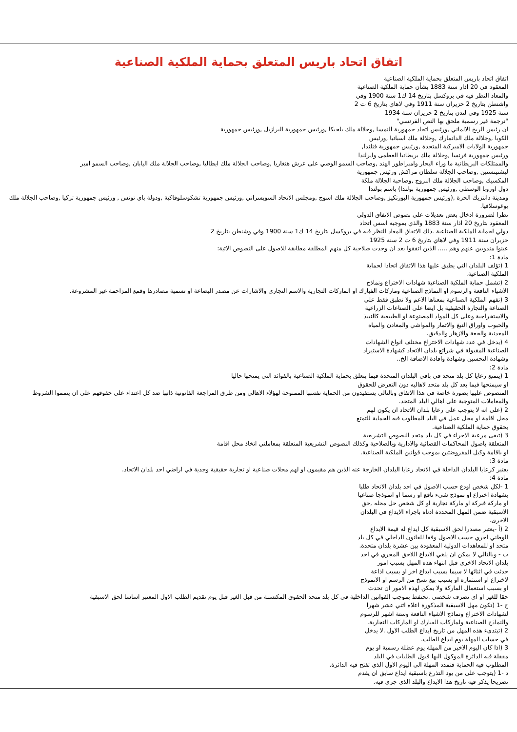اتفاق اتحاد باريس المتعلق بحماية الملكية الصناعية
اتفاق اتحاد باريس المتعلق بحماية الملكية الصناعية
المعقود في 20 اذار سنة 1883 بشأن حماية الملكية الصناعية
والمعاد النظر فيه في بروكسل بتاريخ 14 ك1 سنة 1900 وفي
واشنطن بتاريخ 2 حزيران سنة 1911 وفي لاهاي بتاريخ 6 ت 2
سنة 1925 وفي لندن بتاريخ 2 حزيران سنة 1934
"ترجمة غير رسمية ملحق بها النص الفرنسي"
ان رئيس الريخ الالماني ,ورئيس اتحاد جمهورية النمسا ,وجلالة ملك بلجيكا ,ورئيس جمهورية البرازيل ,ورئيس جمهورية
الكوبا ,وجلالة ملك الدانمارك ,وجلالة ملك اسبانيا ,ورئيس
جمهورية الولايات الاميركية المتحدة ,ورئيس جمهورية فنلندا,
ورئيس جمهورية فرنسا ,وجلالة ملك بريطانيا العظمى وايرلندا
والممتلكات البريطانية ما وراء البحار وامبراطور الهند ,وصاحب السمو الوصي على عرش هنغاريا ,وصاحب الجلالة ملك ايطاليا ,وصاحب الجلالة ملك اليابان ,وصاحب السمو امير
ليشتينستين ,وصاحب الجلالة سلطان مراكش ورئيس جمهورية
المكسيك ,وصاحب الجلالة ملك النروج ,وصاحبة الجلالة ملكة
دول اوروبا الوسطى ,ورئيس جمهورية بولندا) باسم بولندا
ومدينة دانتزيك الحرة ,(ورئيس جمهورية البورتكيز ,وصاحب الجلالة ملك اسوج ,ومجلس الاتحاد السويسراني ,ورئيس جمهورية تشكوسلوفاكية ,ودولة باي تونس , ورئيس جمهورية تركيا ,وصاحب الجلالة ملك يوغوسلافيا.
نظرا لضرورة ادخال بعض تعديلات على نصوص الاتفاق الدولي
المعقود بتاريخ 20 اذار سنة 1883 والذي بموجبه اسس اتحاد
دولي لحماية الملكية الصناعية .ذلك الاتفاق المعاد النظر فيه في بروكسل بتاريخ 14 ك1 سنة 1900 وفي وشنطن بتاريخ 2
حزيران سنة 1911 وفي لاهاي بتاريخ 6 ت 2 سنة 1925
عينوا مندوبين عنهم وهم ..... الذين اتفقوا بعد ان وجدت صلاحية كل منهم المطلقة مطابقة للاصول على النصوص الاتية:
مادة 1:
1 (تؤلف البلدان التي يطبق عليها هذا الاتفاق اتحادا لحماية
الملكية الصناعية.
2 (تشمل حماية الملكية الصناعية شهادات الاختراع ونماذج
الاشياء النافعة والرسوم او النماذج الصناعية وماركات الفبارك او الماركات التجارية والاسم التجاري والاشارات عن مصدر البضاعة او تسمية مصادرها وقمع المزاحمة غير المشروعة.
3 (تفهم الملكية الصناعية بمعناها الاعم ولا تطبق فقط على
الصناعة والتجارة الحقيقية بل ايضا على الصناعات الزراعية
والاستخراجية وعلى كل المواد المصنوعة او الطبيعية كالنبيذ
والحبوب واوراق التبغ والاثمار والمواشي والمعادن والمياه
المعدنية والجعة والازهار والدقيق.
4 (يدخل في عدد شهادات الاختراع مختلف انواع الشهادات
الصناعية المقبولة في شرائع بلدان الاتحاد كشهادة الاستيراد
وشهادة التحسين وشهادة وافادة الاضافة الخ..
مادة 2:
1 (يتمتع رعايا كل بلد متحد في باقي البلدان المتحدة فيما يتعلق بحماية الملكية الصناعية بالفوائد التي يمنحها حاليا
او سيمنحها فيما بعد كل بلد متحد لاهاليه دون التعرض للحقوق
المنصوص عليها بصورة خاصة في هذا الاتفاق وبالتالي يستفيدون من الحماية نفسها الممنوحة لهؤلاء الاهالي ومن طرق المراجعة القانونية ذاتها ضد كل اعتداء على حقوقهم على ان يتمموا الشروط والمعاملات المتوجبة على اهالي البلد المتحد.
2 (على انه لا يتوجب على رعايا بلدان الاتحاد ان يكون لهم
محل اقامة او محل عمل في البلد المطلوب فيه الحماية للتمتع
بحقوق حماية الملكية الصناعية.
3 (تبقى مرعية الاجراء في كل بلد متحد النصوص التشريعية
المتعلقة باصول المحاكمات القضائية والادارية وبالصلاحية وكذلك النصوص التشريعية المتعلقة بمعاملتي اتخاذ محل اقامة
او باقامة وكيل المفروضتين بموجب قوانين الملكية الصناعية.
مادة 3:
يعتبر كرعايا البلدان الداخلة في الاتحاد رعايا البلدان الخارجة عنه الذين هم مقيمون او لهم محلات صناعية او تجارية حقيقية وجدية في اراضي احد بلدان الاتحاد.
مادة 4:
1 -لكل شخص اودع حسب الاصول في احد بلدان الاتحاد طلبا
بشهادة اختراع او نموذج شيء نافع او رسما او انموذجا صناعيا
او ماركة فبركة او ماركة تجارية او كل شخص حل محله ,حق
الاسبقية ضمن المهل المحددة ادناه باجراء الايداع في البلدان
الاخرى.
2 (أ -يعتبر مصدرا لحق الاسبقية كل ايداع له قيمة الايداع
الوطني اجري حسب الاصول وفقا للقانون الداخلي في كل بلد
متحد او للمعاهدات الدولية المعقودة بين عشرة بلدان متحدة.
ب - وبالتالي لا يمكن ان يلغي الايداع اللاحق المجري في احد
بلدان الاتحاد الاخرى قبل انتهاء هذه المهل بسبب امور
حدثت في اثنائها لا سيما بسبب ايداع اخر او بسبب اذاعة
لاختراع او استثماره او بسبب بيع نسخ من الرسم او الانموذج
او بسبب استعمال الماركة ولا يمكن لهذه الامور ان تحدث
حقا للغير او اي تصرف شخصي .تحتفظ بموجب القوانين الداخلية في كل بلد متحد الحقوق المكتسبة من قبل الغير قبل يوم تقديم الطلب الاول المعتبر اساسا لحق الاسبقية
ج -1 (تكون مهل الاسبقية المذكورة اعلاه اثني عشر شهرا
لشهادات الاختراع ونماذج الاشياء النافعة وستة اشهر للرسوم
والنماذج الصناعية ولماركات الفبارك او الماركات التجارية.
2 (تبتدىء هذه المهل من تاريخ ايداع الطلب الاول .لا يدخل
في حساب المهلة يوم ايداع الطلب.
3 (اذا كان اليوم الاخير من المهلة يوم عطلة رسمية او يوم
مقفلة فيه الدائرة الموكول اليها قبول الطلبات في البلد
المطلوب فيه الحماية فتمدد المهلة الى اليوم الاول الذي تفتح فيه الدائرة.
د -1 (يتوجب على من يود التذرع باسبقية ايداع سابق ان يقدم
تصريحا يذكر فيه تاريخ هذا الايداع والبلد الذي جرى فيه.